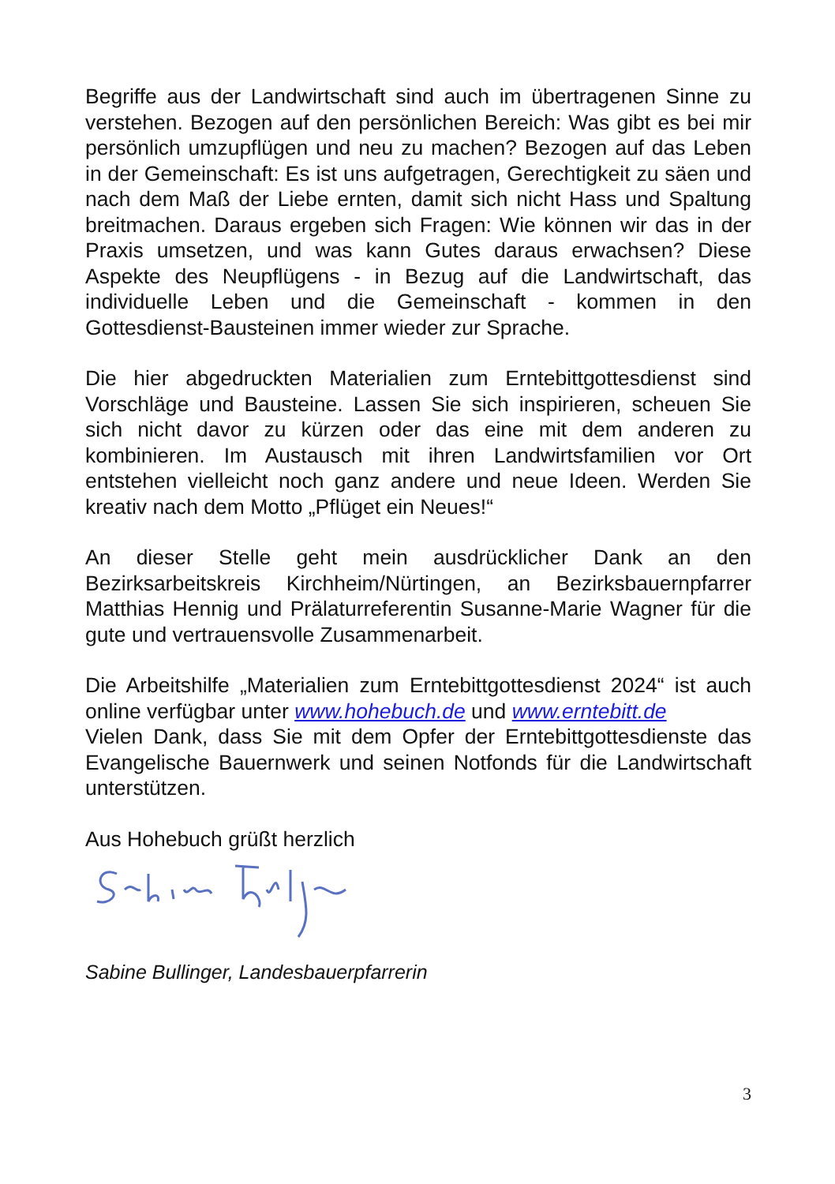Begriffe aus der Landwirtschaft sind auch im übertragenen Sinne zu verstehen. Bezogen auf den persönlichen Bereich: Was gibt es bei mir persönlich umzupflügen und neu zu machen? Bezogen auf das Leben in der Gemeinschaft: Es ist uns aufgetragen, Gerechtigkeit zu säen und nach dem Maß der Liebe ernten, damit sich nicht Hass und Spaltung breitmachen. Daraus ergeben sich Fragen: Wie können wir das in der Praxis umsetzen, und was kann Gutes daraus erwachsen? Diese Aspekte des Neupflügens - in Bezug auf die Landwirtschaft, das individuelle Leben und die Gemeinschaft - kommen in den Gottesdienst-Bausteinen immer wieder zur Sprache.
Die hier abgedruckten Materialien zum Erntebittgottesdienst sind Vorschläge und Bausteine. Lassen Sie sich inspirieren, scheuen Sie sich nicht davor zu kürzen oder das eine mit dem anderen zu kombinieren. Im Austausch mit ihren Landwirtsfamilien vor Ort entstehen vielleicht noch ganz andere und neue Ideen. Werden Sie kreativ nach dem Motto „Pflüget ein Neues!“
An dieser Stelle geht mein ausdrücklicher Dank an den Bezirksarbeitskreis Kirchheim/Nürtingen, an Bezirksbauernpfarrer Matthias Hennig und Prälaturreferentin Susanne-Marie Wagner für die gute und vertrauensvolle Zusammenarbeit.
Die Arbeitshilfe „Materialien zum Erntebittgottesdienst 2024“ ist auch online verfügbar unter www.hohebuch.de und www.erntebitt.de
Vielen Dank, dass Sie mit dem Opfer der Erntebittgottesdienste das Evangelische Bauernwerk und seinen Notfonds für die Landwirtschaft unterstützen.
Aus Hohebuch grüßt herzlich
Sabine Bullinger, Landesbauerpfarrerin
3